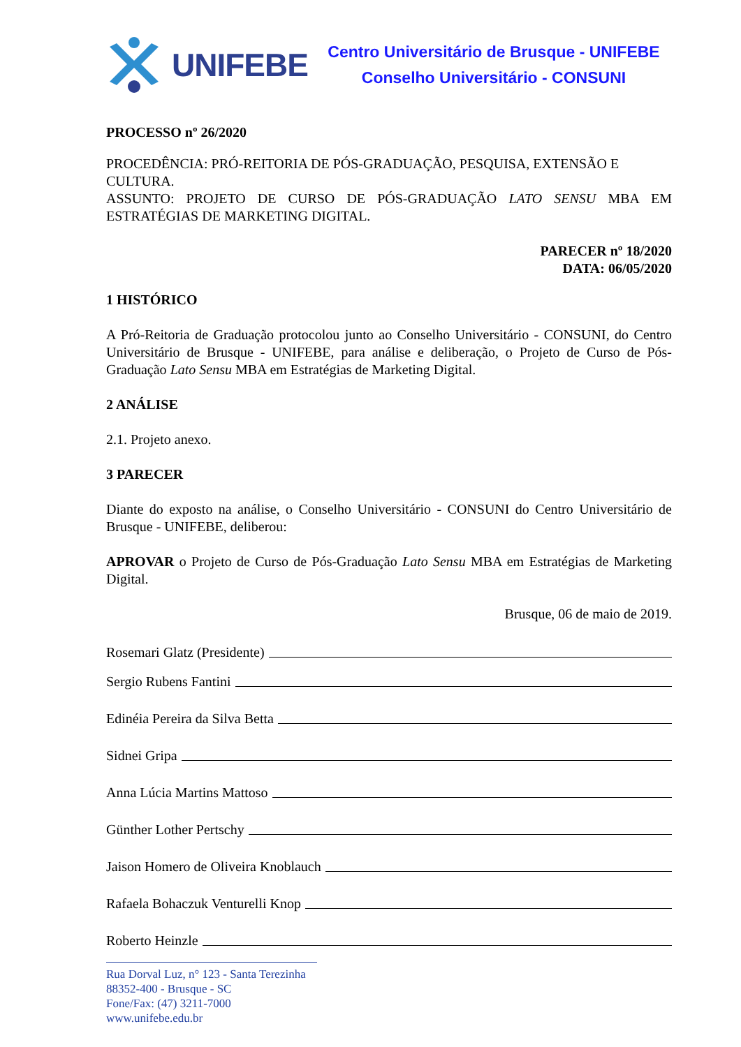UNIFEBE
Centro Universitário de Brusque - UNIFEBE
Conselho Universitário - CONSUNI
PROCESSO nº 26/2020
PROCEDÊNCIA: PRÓ-REITORIA DE PÓS-GRADUAÇÃO, PESQUISA, EXTENSÃO E CULTURA.
ASSUNTO: PROJETO DE CURSO DE PÓS-GRADUAÇÃO LATO SENSU MBA EM ESTRATÉGIAS DE MARKETING DIGITAL.
PARECER nº 18/2020
DATA: 06/05/2020
1 HISTÓRICO
A Pró-Reitoria de Graduação protocolou junto ao Conselho Universitário - CONSUNI, do Centro Universitário de Brusque - UNIFEBE, para análise e deliberação, o Projeto de Curso de Pós-Graduação Lato Sensu MBA em Estratégias de Marketing Digital.
2 ANÁLISE
2.1. Projeto anexo.
3 PARECER
Diante do exposto na análise, o Conselho Universitário - CONSUNI do Centro Universitário de Brusque - UNIFEBE, deliberou:
APROVAR o Projeto de Curso de Pós-Graduação Lato Sensu MBA em Estratégias de Marketing Digital.
Brusque, 06 de maio de 2019.
Rosemari Glatz (Presidente)
Sergio Rubens Fantini
Edinéia Pereira da Silva Betta
Sidnei Gripa
Anna Lúcia Martins Mattoso
Günther Lother Pertschy
Jaison Homero de Oliveira Knoblauch
Rafaela Bohaczuk Venturelli Knop
Roberto Heinzle
Rua Dorval Luz, n° 123 - Santa Terezinha
88352-400 - Brusque - SC
Fone/Fax: (47) 3211-7000
www.unifebe.edu.br